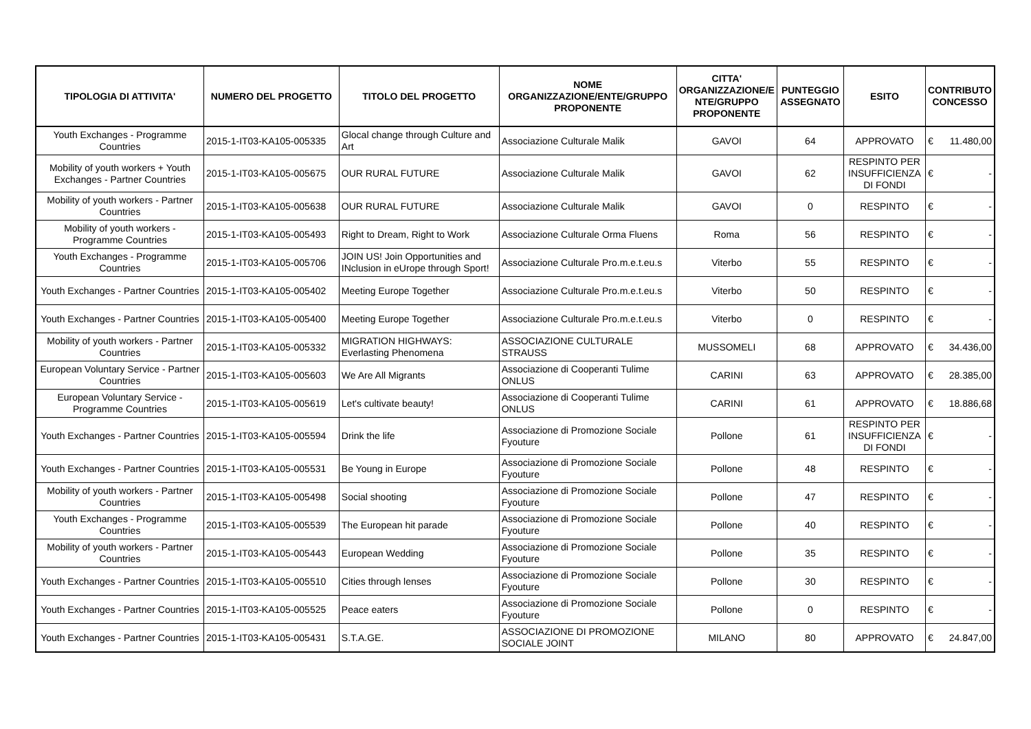| TIPOLOGIA DI ATTIVITA' | NUMERO DEL PROGETTO | TITOLO DEL PROGETTO | NOME ORGANIZZAZIONE/ENTE/GRUPPO PROPONENTE | CITTA' ORGANIZZAZIONE/E NTE/GRUPPO PROPONENTE | PUNTEGGIO ASSEGNATO | ESITO | CONTRIBUTO CONCESSO |
| --- | --- | --- | --- | --- | --- | --- | --- |
| Youth Exchanges - Programme Countries | 2015-1-IT03-KA105-005335 | Glocal change through Culture and Art | Associazione Culturale Malik | GAVOI | 64 | APPROVATO | € 11.480,00 |
| Mobility of youth workers + Youth Exchanges - Partner Countries | 2015-1-IT03-KA105-005675 | OUR RURAL FUTURE | Associazione Culturale Malik | GAVOI | 62 | RESPINTO PER INSUFFICIENZA DI FONDI | € - |
| Mobility of youth workers - Partner Countries | 2015-1-IT03-KA105-005638 | OUR RURAL FUTURE | Associazione Culturale Malik | GAVOI | 0 | RESPINTO | € - |
| Mobility of youth workers - Programme Countries | 2015-1-IT03-KA105-005493 | Right to Dream, Right to Work | Associazione Culturale Orma Fluens | Roma | 56 | RESPINTO | € - |
| Youth Exchanges - Programme Countries | 2015-1-IT03-KA105-005706 | JOIN US! Join Opportunities and INclusion in eUrope through Sport! | Associazione Culturale Pro.m.e.t.eu.s | Viterbo | 55 | RESPINTO | € - |
| Youth Exchanges - Partner Countries | 2015-1-IT03-KA105-005402 | Meeting Europe Together | Associazione Culturale Pro.m.e.t.eu.s | Viterbo | 50 | RESPINTO | € - |
| Youth Exchanges - Partner Countries | 2015-1-IT03-KA105-005400 | Meeting Europe Together | Associazione Culturale Pro.m.e.t.eu.s | Viterbo | 0 | RESPINTO | € - |
| Mobility of youth workers - Partner Countries | 2015-1-IT03-KA105-005332 | MIGRATION HIGHWAYS: Everlasting Phenomena | ASSOCIAZIONE CULTURALE STRAUSS | MUSSOMELI | 68 | APPROVATO | € 34.436,00 |
| European Voluntary Service - Partner Countries | 2015-1-IT03-KA105-005603 | We Are All Migrants | Associazione di Cooperanti Tulime ONLUS | CARINI | 63 | APPROVATO | € 28.385,00 |
| European Voluntary Service - Programme Countries | 2015-1-IT03-KA105-005619 | Let's cultivate beauty! | Associazione di Cooperanti Tulime ONLUS | CARINI | 61 | APPROVATO | € 18.886,68 |
| Youth Exchanges - Partner Countries | 2015-1-IT03-KA105-005594 | Drink the life | Associazione di Promozione Sociale Fyouture | Pollone | 61 | RESPINTO PER INSUFFICIENZA DI FONDI | € - |
| Youth Exchanges - Partner Countries | 2015-1-IT03-KA105-005531 | Be Young in Europe | Associazione di Promozione Sociale Fyouture | Pollone | 48 | RESPINTO | € - |
| Mobility of youth workers - Partner Countries | 2015-1-IT03-KA105-005498 | Social shooting | Associazione di Promozione Sociale Fyouture | Pollone | 47 | RESPINTO | € - |
| Youth Exchanges - Programme Countries | 2015-1-IT03-KA105-005539 | The European hit parade | Associazione di Promozione Sociale Fyouture | Pollone | 40 | RESPINTO | € - |
| Mobility of youth workers - Partner Countries | 2015-1-IT03-KA105-005443 | European Wedding | Associazione di Promozione Sociale Fyouture | Pollone | 35 | RESPINTO | € - |
| Youth Exchanges - Partner Countries | 2015-1-IT03-KA105-005510 | Cities through lenses | Associazione di Promozione Sociale Fyouture | Pollone | 30 | RESPINTO | € - |
| Youth Exchanges - Partner Countries | 2015-1-IT03-KA105-005525 | Peace eaters | Associazione di Promozione Sociale Fyouture | Pollone | 0 | RESPINTO | € - |
| Youth Exchanges - Partner Countries | 2015-1-IT03-KA105-005431 | S.T.A.GE. | ASSOCIAZIONE DI PROMOZIONE SOCIALE JOINT | MILANO | 80 | APPROVATO | € 24.847,00 |